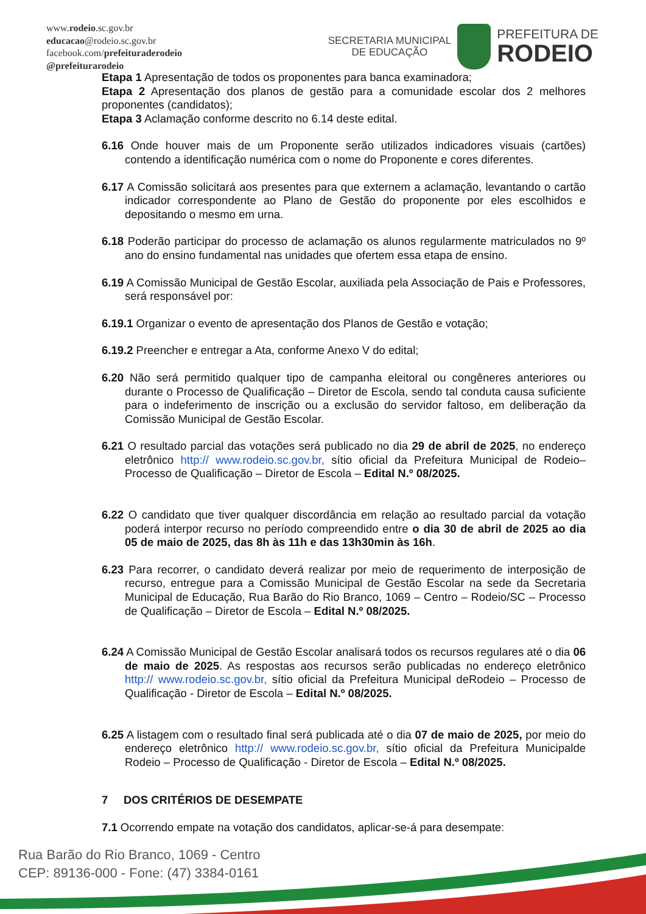www.rodeio.sc.gov.br
educacao@rodeio.sc.gov.br
facebook.com/prefeituraderodeio
@prefeiturarodeio
SECRETARIA MUNICIPAL
DE EDUCAÇÃO
PREFEITURA DE
RODEIO
Etapa 1 Apresentação de todos os proponentes para banca examinadora;
Etapa 2 Apresentação dos planos de gestão para a comunidade escolar dos 2 melhores proponentes (candidatos);
Etapa 3 Aclamação conforme descrito no 6.14 deste edital.
6.16 Onde houver mais de um Proponente serão utilizados indicadores visuais (cartões) contendo a identificação numérica com o nome do Proponente e cores diferentes.
6.17 A Comissão solicitará aos presentes para que externem a aclamação, levantando o cartão indicador correspondente ao Plano de Gestão do proponente por eles escolhidos e depositando o mesmo em urna.
6.18 Poderão participar do processo de aclamação os alunos regularmente matriculados no 9º ano do ensino fundamental nas unidades que ofertem essa etapa de ensino.
6.19 A Comissão Municipal de Gestão Escolar, auxiliada pela Associação de Pais e Professores, será responsável por:
6.19.1 Organizar o evento de apresentação dos Planos de Gestão e votação;
6.19.2 Preencher e entregar a Ata, conforme Anexo V do edital;
6.20 Não será permitido qualquer tipo de campanha eleitoral ou congêneres anteriores ou durante o Processo de Qualificação – Diretor de Escola, sendo tal conduta causa suficiente para o indeferimento de inscrição ou a exclusão do servidor faltoso, em deliberação da Comissão Municipal de Gestão Escolar.
6.21 O resultado parcial das votações será publicado no dia 29 de abril de 2025, no endereço eletrônico http:// www.rodeio.sc.gov.br, sítio oficial da Prefeitura Municipal de Rodeio– Processo de Qualificação – Diretor de Escola – Edital N.º 08/2025.
6.22 O candidato que tiver qualquer discordância em relação ao resultado parcial da votação poderá interpor recurso no período compreendido entre o dia 30 de abril de 2025 ao dia 05 de maio de 2025, das 8h às 11h e das 13h30min às 16h.
6.23 Para recorrer, o candidato deverá realizar por meio de requerimento de interposição de recurso, entregue para a Comissão Municipal de Gestão Escolar na sede da Secretaria Municipal de Educação, Rua Barão do Rio Branco, 1069 – Centro – Rodeio/SC – Processo de Qualificação – Diretor de Escola – Edital N.º 08/2025.
6.24 A Comissão Municipal de Gestão Escolar analisará todos os recursos regulares até o dia 06 de maio de 2025. As respostas aos recursos serão publicadas no endereço eletrônico http:// www.rodeio.sc.gov.br, sítio oficial da Prefeitura Municipal deRodeio – Processo de Qualificação - Diretor de Escola – Edital N.º 08/2025.
6.25 A listagem com o resultado final será publicada até o dia 07 de maio de 2025, por meio do endereço eletrônico http:// www.rodeio.sc.gov.br, sítio oficial da Prefeitura Municipalde Rodeio – Processo de Qualificação - Diretor de Escola – Edital N.º 08/2025.
7 DOS CRITÉRIOS DE DESEMPATE
7.1 Ocorrendo empate na votação dos candidatos, aplicar-se-á para desempate:
Rua Barão do Rio Branco, 1069 - Centro
CEP: 89136-000 - Fone: (47) 3384-0161